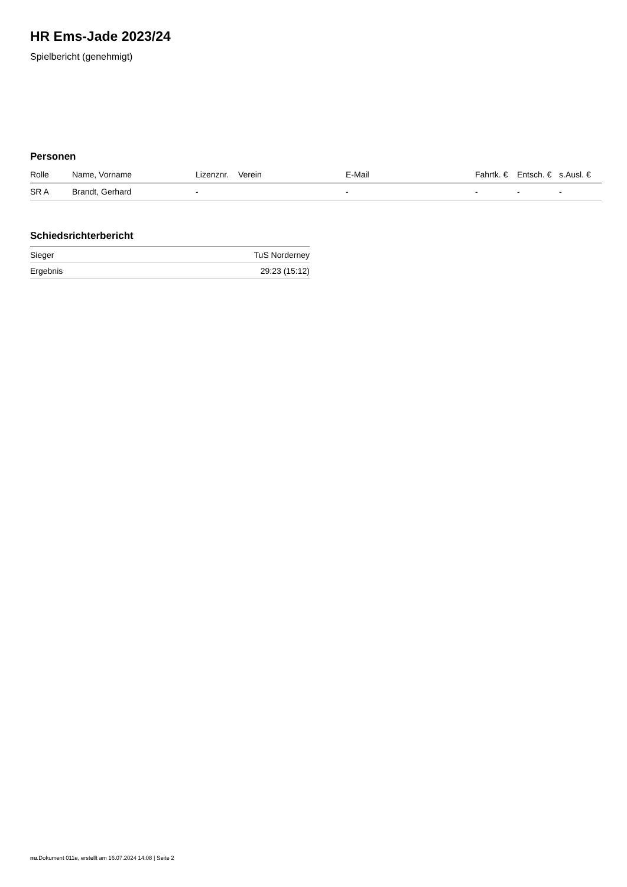HR Ems-Jade 2023/24
Spielbericht (genehmigt)
Personen
| Rolle | Name, Vorname | Lizenznr. | Verein | E-Mail | Fahrtk. € | Entsch. € | s.Ausl. € |
| --- | --- | --- | --- | --- | --- | --- | --- |
| SR A | Brandt, Gerhard | - | | - | - | - | - |
Schiedsrichterbericht
| Sieger | TuS Norderney |
| Ergebnis | 29:23 (15:12) |
nu.Dokument 011e, erstellt am 16.07.2024 14:08 | Seite 2